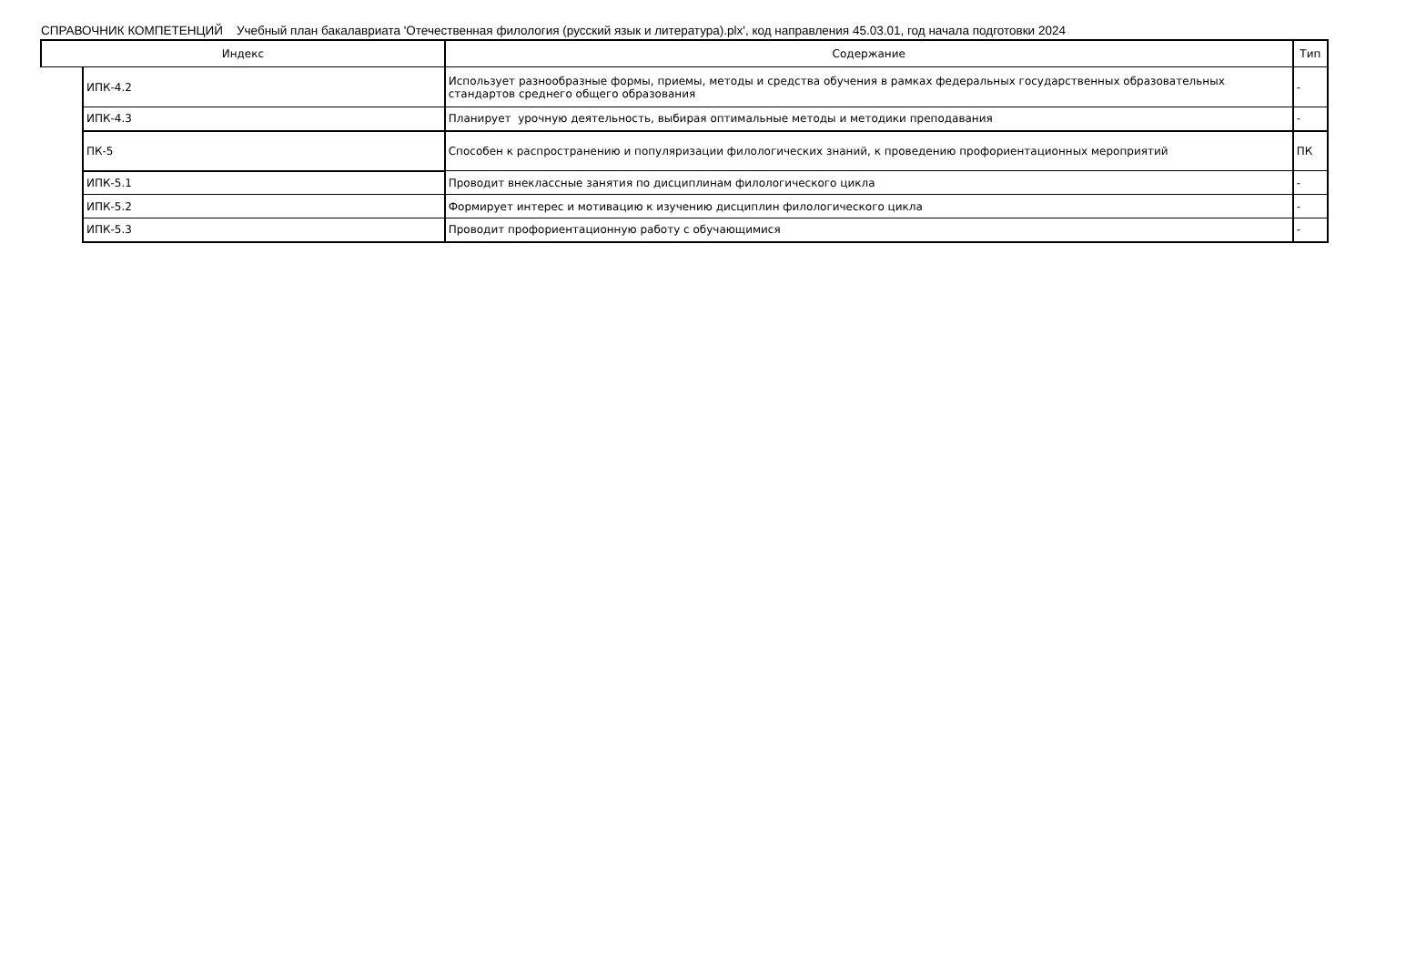СПРАВОЧНИК КОМПЕТЕНЦИЙ Учебный план бакалавриата 'Отечественная филология (русский язык и литература).plx', код направления 45.03.01, год начала подготовки 2024
| Индекс | | Содержание | Тип |
| --- | --- | --- | --- |
| | ИПК-4.2 | Использует разнообразные формы, приемы, методы и средства обучения в рамках федеральных государственных образовательных стандартов среднего общего образования | - |
| | ИПК-4.3 | Планирует урочную деятельность, выбирая оптимальные методы и методики преподавания | - |
| | ПК-5 | Способен к распространению и популяризации филологических знаний, к проведению профориентационных мероприятий | ПК |
| | ИПК-5.1 | Проводит внеклассные занятия по дисциплинам филологического цикла | - |
| | ИПК-5.2 | Формирует интерес и мотивацию к изучению дисциплин филологического цикла | - |
| | ИПК-5.3 | Проводит профориентационную работу с обучающимися | - |